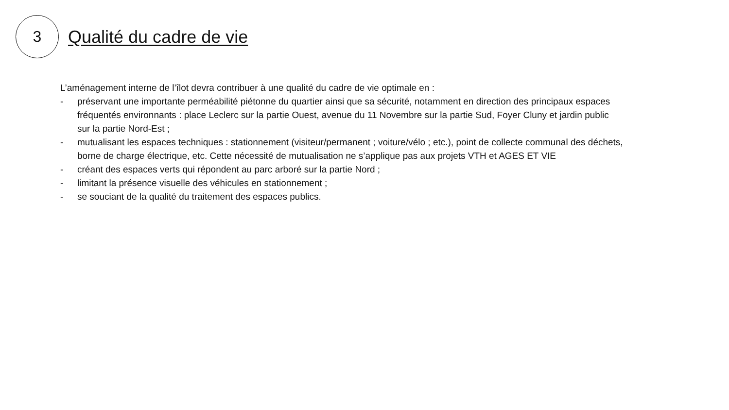3
Qualité du cadre de vie
L’aménagement interne de l’îlot devra contribuer à une qualité du cadre de vie optimale en :
- préservant une importante perméabilité piétonne du quartier ainsi que sa sécurité, notamment en direction des principaux espaces fréquentés environnants : place Leclerc sur la partie Ouest, avenue du 11 Novembre sur la partie Sud, Foyer Cluny et jardin public sur la partie Nord-Est ;
- mutualisant les espaces techniques : stationnement (visiteur/permanent ; voiture/vélo ; etc.), point de collecte communal des déchets, borne de charge électrique, etc. Cette nécessité de mutualisation ne s’applique pas aux projets VTH et AGES ET VIE
- créant des espaces verts qui répondent au parc arboré sur la partie Nord ;
- limitant la présence visuelle des véhicules en stationnement ;
- se souciant de la qualité du traitement des espaces publics.